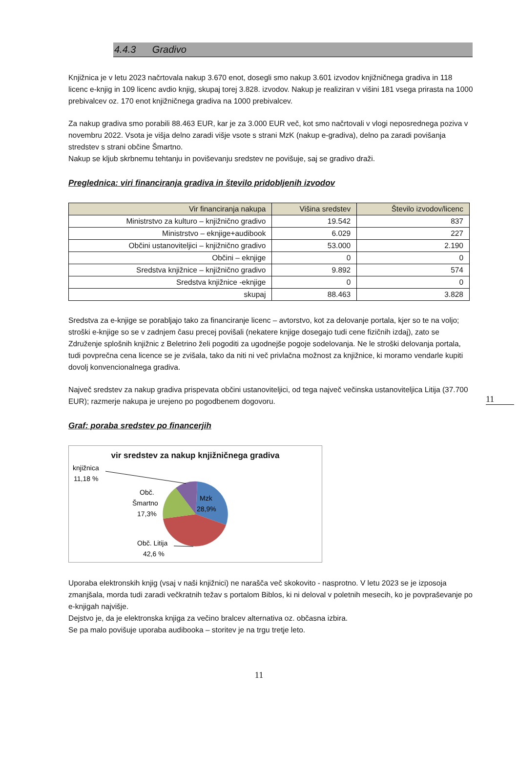4.4.3 Gradivo
Knjižnica je v letu 2023 načrtovala nakup 3.670 enot, dosegli smo nakup 3.601 izvodov knjižničnega gradiva in 118 licenc e-knjig in 109 licenc avdio knjig, skupaj torej 3.828. izvodov. Nakup je realiziran v višini 181 vsega prirasta na 1000 prebivalcev oz. 170 enot knjižničnega gradiva na 1000 prebivalcev.
Za nakup gradiva smo porabili 88.463 EUR, kar je za 3.000 EUR več, kot smo načrtovali v vlogi neposrednega poziva v novembru 2022. Vsota je višja delno zaradi višje vsote s strani MzK (nakup e-gradiva), delno pa zaradi povišanja stredstev s strani občine Šmartno.
Nakup se kljub skrbnemu tehtanju in poviševanju sredstev ne povišuje, saj se gradivo draži.
Preglednica: viri financiranja gradiva in število pridobljenih izvodov
| Vir financiranja nakupa | Višina sredstev | Število izvodov/licenc |
| --- | --- | --- |
| Ministrstvo za kulturo – knjižnično gradivo | 19.542 | 837 |
| Ministrstvo – eknjige+audibook | 6.029 | 227 |
| Občini ustanoviteljici – knjižnično gradivo | 53.000 | 2.190 |
| Občini – eknjige | 0 | 0 |
| Sredstva knjižnice – knjižnično gradivo | 9.892 | 574 |
| Sredstva knjižnice -eknjige | 0 | 0 |
| skupaj | 88.463 | 3.828 |
Sredstva za e-knjige se porabljajo tako za financiranje licenc – avtorstvo, kot za delovanje portala, kjer so te na voljo; stroški e-knjige so se v zadnjem času precej povišali (nekatere knjige dosegajo tudi cene fizičnih izdaj), zato se Združenje splošnih knjižnic z Beletrino želi pogoditi za ugodnejše pogoje sodelovanja. Ne le stroški delovanja portala, tudi povprečna cena licence se je zvišala, tako da niti ni več privlačna možnost za knjižnice, ki moramo vendarle kupiti dovolj konvencionalnega gradiva.
Največ sredstev za nakup gradiva prispevata občini ustanoviteljici, od tega največ večinska ustanoviteljica Litija (37.700 EUR); razmerje nakupa je urejeno po pogodbenem dogovoru.
Graf: poraba sredstev po financerjih
vir sredstev za nakup knjižničnega gradiva
knjižnica
11,18 %
Obč.
Šmartno
17,3%
Mzk
28,9%
Obč. Litija
42,6 %
Uporaba elektronskih knjig (vsaj v naši knjižnici) ne narašča več skokovito - nasprotno. V letu 2023 se je izposoja zmanjšala, morda tudi zaradi večkratnih težav s portalom Biblos, ki ni deloval v poletnih mesecih, ko je povpraševanje po e-knjigah najvišje.
Dejstvo je, da je elektronska knjiga za večino bralcev alternativa oz. občasna izbira.
Se pa malo povišuje uporaba audibooka – storitev je na trgu tretje leto.
11
11